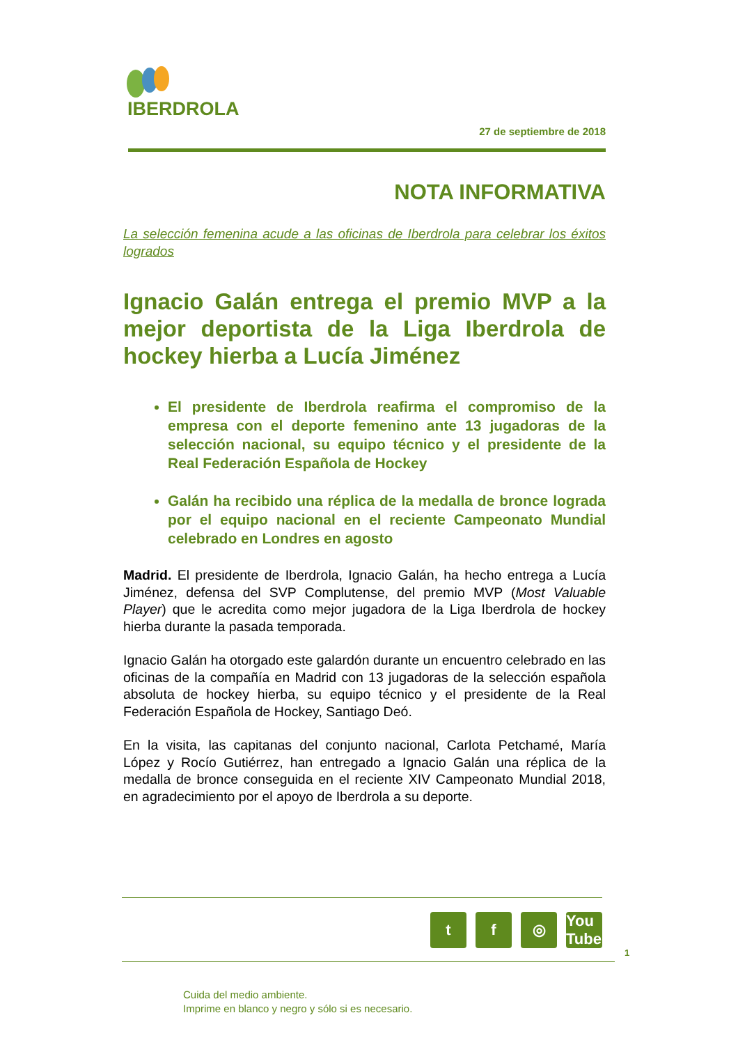IBERDROLA
27 de septiembre de 2018
NOTA INFORMATIVA
La selección femenina acude a las oficinas de Iberdrola para celebrar los éxitos logrados
Ignacio Galán entrega el premio MVP a la mejor deportista de la Liga Iberdrola de hockey hierba a Lucía Jiménez
El presidente de Iberdrola reafirma el compromiso de la empresa con el deporte femenino ante 13 jugadoras de la selección nacional, su equipo técnico y el presidente de la Real Federación Española de Hockey
Galán ha recibido una réplica de la medalla de bronce lograda por el equipo nacional en el reciente Campeonato Mundial celebrado en Londres en agosto
Madrid. El presidente de Iberdrola, Ignacio Galán, ha hecho entrega a Lucía Jiménez, defensa del SVP Complutense, del premio MVP (Most Valuable Player) que le acredita como mejor jugadora de la Liga Iberdrola de hockey hierba durante la pasada temporada.
Ignacio Galán ha otorgado este galardón durante un encuentro celebrado en las oficinas de la compañía en Madrid con 13 jugadoras de la selección española absoluta de hockey hierba, su equipo técnico y el presidente de la Real Federación Española de Hockey, Santiago Deó.
En la visita, las capitanas del conjunto nacional, Carlota Petchamé, María López y Rocío Gutiérrez, han entregado a Ignacio Galán una réplica de la medalla de bronce conseguida en el reciente XIV Campeonato Mundial 2018, en agradecimiento por el apoyo de Iberdrola a su deporte.
tf ◎ You Tube
1
Cuida del medio ambiente.
Imprime en blanco y negro y sólo si es necesario.